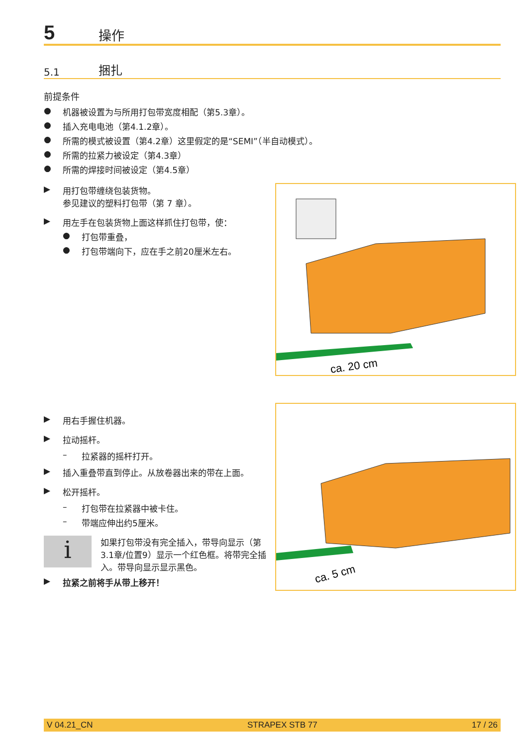5 操作
5.1 捆扎
前提条件
● 机器被设置为与所用打包带宽度相配（第5.3章）。
● 插入充电电池（第4.1.2章）。
● 所需的模式被设置（第4.2章）这里假定的是“SEMI”（半自动模式）。
● 所需的拉紧力被设定（第4.3章）
● 所需的焊接时间被设定（第4.5章）
▶ 用打包带缠绕包装货物。
参见建议的塑料打包带（第 7 章）。
▶ 用左手在包装货物上面这样抓住打包带，使：
● 打包带重叠，
● 打包带端向下，应在手之前20厘米左右。
ca. 20 cm
▶ 用右手握住机器。
▶ 拉动摇杆。
– 拉紧器的摇杆打开。
▶ 插入重叠带直到停止。从放卷器出来的带在上面。
▶ 松开摇杆。
– 打包带在拉紧器中被卡住。
– 带端应伸出约5厘米。
i
如果打包带没有完全插入，带导向显示（第3.1章/位置9）显示一个红色框。将带完全插入。带导向显示显示黑色。
▶ 拉紧之前将手从带上移开！
ca. 5 cm
V 04.21_CN STRAPEX STB 77 17 / 26